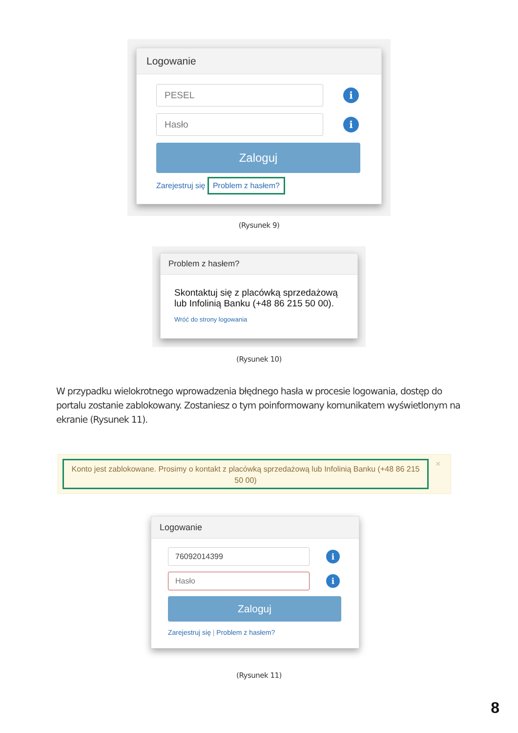Logowanie
PESEL
i
Hasło
i
Zaloguj
Zarejestruj się Problem z hasłem?
(Rysunek 9)
Problem z hasłem?
Skontaktuj się z placówką sprzedażową lub Infolinią Banku (+48 86 215 50 00).
Wróć do strony logowania
(Rysunek 10)
W przypadku wielokrotnego wprowadzenia błędnego hasła w procesie logowania, dostęp do portalu zostanie zablokowany. Zostaniesz o tym poinformowany komunikatem wyświetlonym na ekranie (Rysunek 11).
Konto jest zablokowane. Prosimy o kontakt z placówką sprzedażową lub Infolinią Banku (+48 86 215 50 00)
×
Logowanie
76092014399
i
Hasło
i
Zaloguj
Zarejestruj się | Problem z hasłem?
(Rysunek 11)
8